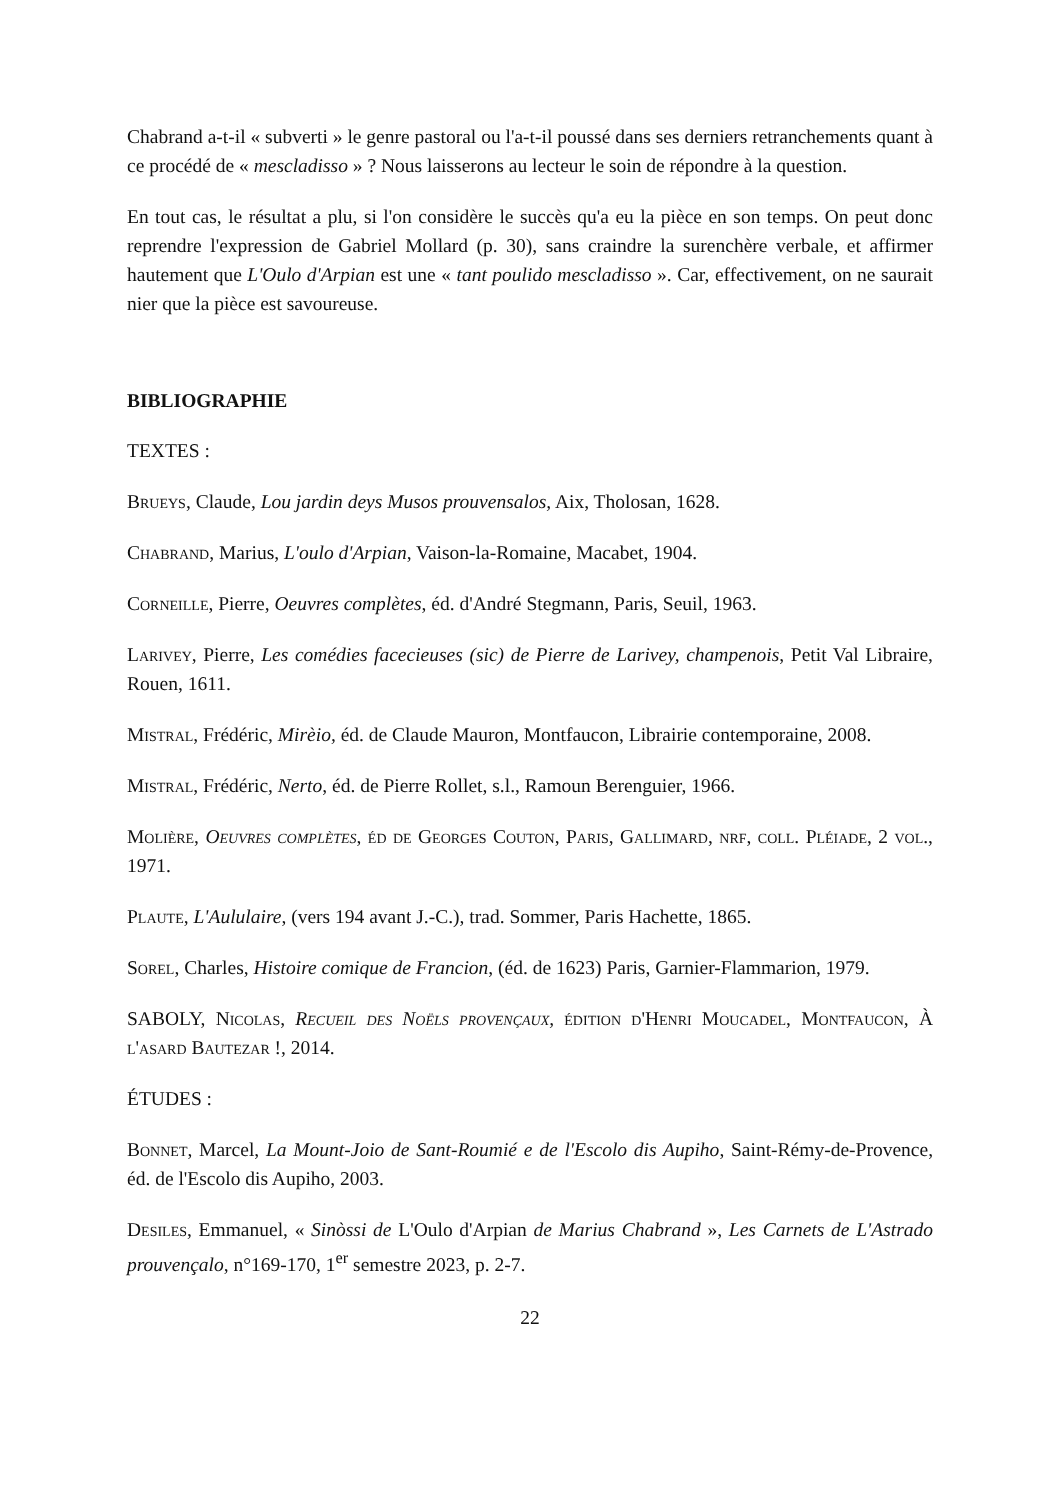Chabrand a-t-il « subverti » le genre pastoral ou l'a-t-il poussé dans ses derniers retranchements quant à ce procédé de « mescladisso » ? Nous laisserons au lecteur le soin de répondre à la question.
En tout cas, le résultat a plu, si l'on considère le succès qu'a eu la pièce en son temps. On peut donc reprendre l'expression de Gabriel Mollard (p. 30), sans craindre la surenchère verbale, et affirmer hautement que L'Oulo d'Arpian est une « tant poulido mescladisso ». Car, effectivement, on ne saurait nier que la pièce est savoureuse.
BIBLIOGRAPHIE
TEXTES :
Brueys, Claude, Lou jardin deys Musos prouvensalos, Aix, Tholosan, 1628.
Chabrand, Marius, L'oulo d'Arpian, Vaison-la-Romaine, Macabet, 1904.
Corneille, Pierre, Oeuvres complètes, éd. d'André Stegmann, Paris, Seuil, 1963.
Larivey, Pierre, Les comédies facecieuses (sic) de Pierre de Larivey, champenois, Petit Val Libraire, Rouen, 1611.
Mistral, Frédéric, Mirèio, éd. de Claude Mauron, Montfaucon, Librairie contemporaine, 2008.
Mistral, Frédéric, Nerto, éd. de Pierre Rollet, s.l., Ramoun Berenguier, 1966.
Molière, Oeuvres complètes, éd de Georges Couton, Paris, Gallimard, nrf, coll. Pléiade, 2 vol., 1971.
Plaute, L'Aululaire, (vers 194 avant J.-C.), trad. Sommer, Paris Hachette, 1865.
Sorel, Charles, Histoire comique de Francion, (éd. de 1623) Paris, Garnier-Flammarion, 1979.
SABOLY, Nicolas, Recueil des Noëls provençaux, édition d'Henri Moucadel, Montfaucon, À l'asard Bautezar !, 2014.
ÉTUDES :
Bonnet, Marcel, La Mount-Joio de Sant-Roumié e de l'Escolo dis Aupiho, Saint-Rémy-de-Provence, éd. de l'Escolo dis Aupiho, 2003.
Desiles, Emmanuel, « Sinòssi de L'Oulo d'Arpian de Marius Chabrand », Les Carnets de L'Astrado prouvençalo, n°169-170, 1<sup>er</sup> semestre 2023, p. 2-7.
22